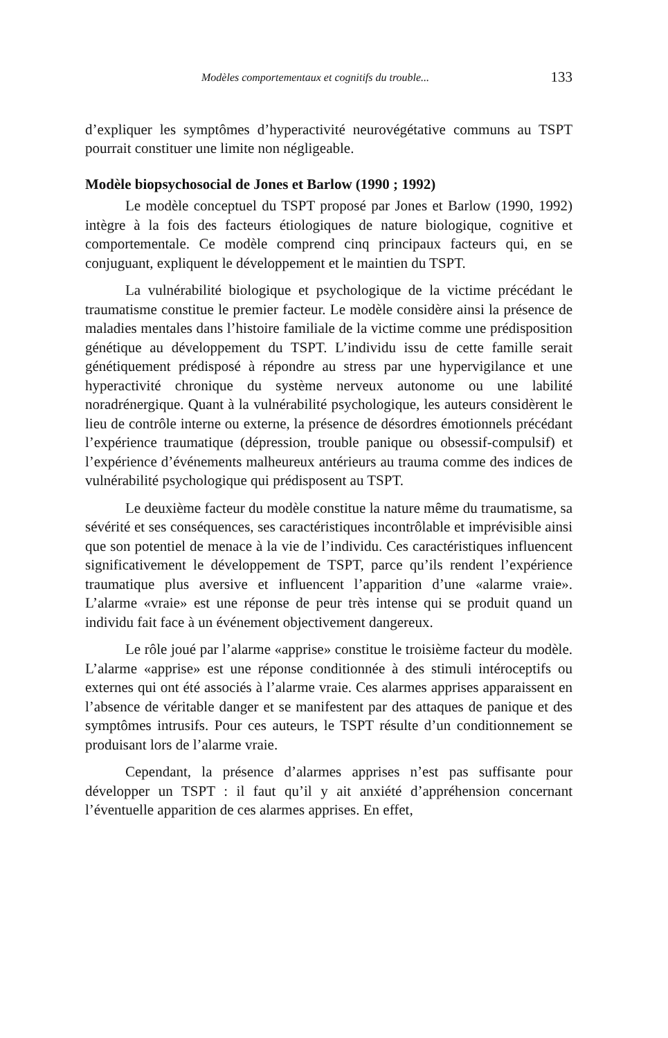Modèles comportementaux et cognitifs du trouble... 133
d’expliquer les symptômes d’hyperactivité neurovégétative communs au TSPT pourrait constituer une limite non négligeable.
Modèle biopsychosocial de Jones et Barlow (1990 ; 1992)
Le modèle conceptuel du TSPT proposé par Jones et Barlow (1990, 1992) intègre à la fois des facteurs étiologiques de nature biologique, cognitive et comportementale. Ce modèle comprend cinq principaux facteurs qui, en se conjuguant, expliquent le développement et le maintien du TSPT.
La vulnérabilité biologique et psychologique de la victime précédant le traumatisme constitue le premier facteur. Le modèle considère ainsi la présence de maladies mentales dans l’histoire familiale de la victime comme une prédisposition génétique au développement du TSPT. L’individu issu de cette famille serait génétiquement prédisposé à répondre au stress par une hypervigilance et une hyperactivité chronique du système nerveux autonome ou une labilité noradrénergique. Quant à la vulnérabilité psychologique, les auteurs considèrent le lieu de contrôle interne ou externe, la présence de désordres émotionnels précédant l’expérience traumatique (dépression, trouble panique ou obsessif-compulsif) et l’expérience d’événements malheureux antérieurs au trauma comme des indices de vulnérabilité psychologique qui prédisposent au TSPT.
Le deuxième facteur du modèle constitue la nature même du traumatisme, sa sévérité et ses conséquences, ses caractéristiques incontrôlable et imprévisible ainsi que son potentiel de menace à la vie de l’individu. Ces caractéristiques influencent significativement le développement de TSPT, parce qu’ils rendent l’expérience traumatique plus aversive et influencent l’apparition d’une «alarme vraie». L’alarme «vraie» est une réponse de peur très intense qui se produit quand un individu fait face à un événement objectivement dangereux.
Le rôle joué par l’alarme «apprise» constitue le troisième facteur du modèle. L’alarme «apprise» est une réponse conditionnée à des stimuli intéroceptifs ou externes qui ont été associés à l’alarme vraie. Ces alarmes apprises apparaissent en l’absence de véritable danger et se manifestent par des attaques de panique et des symptômes intrusifs. Pour ces auteurs, le TSPT résulte d’un conditionnement se produisant lors de l’alarme vraie.
Cependant, la présence d’alarmes apprises n’est pas suffisante pour développer un TSPT : il faut qu’il y ait anxiété d’appréhension concernant l’éventuelle apparition de ces alarmes apprises. En effet,